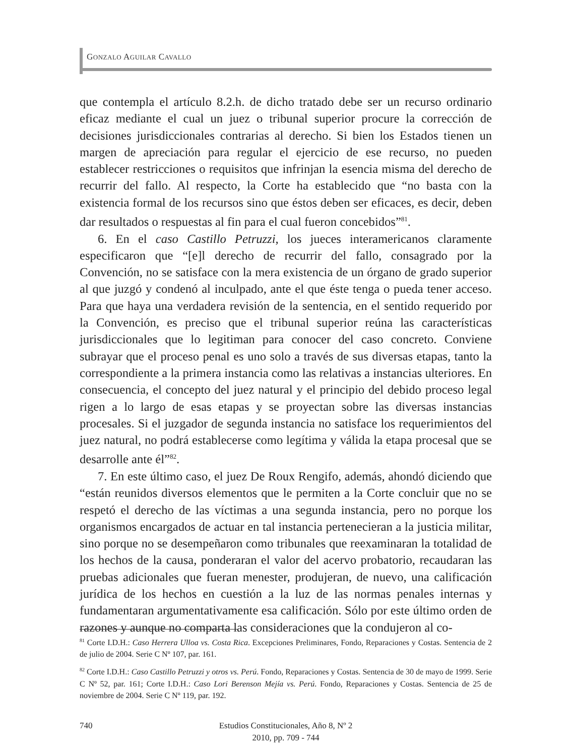GONZALO AGUILAR CAVALLO
que contempla el artículo 8.2.h. de dicho tratado debe ser un recurso ordinario eficaz mediante el cual un juez o tribunal superior procure la corrección de decisiones jurisdiccionales contrarias al derecho. Si bien los Estados tienen un margen de apreciación para regular el ejercicio de ese recurso, no pueden establecer restricciones o requisitos que infrinjan la esencia misma del derecho de recurrir del fallo. Al respecto, la Corte ha establecido que “no basta con la existencia formal de los recursos sino que éstos deben ser eficaces, es decir, deben dar resultados o respuestas al fin para el cual fueron concebidos”<sup>81</sup>.
6. En el caso Castillo Petruzzi, los jueces interamericanos claramente especificaron que “[e]l derecho de recurrir del fallo, consagrado por la Convención, no se satisface con la mera existencia de un órgano de grado superior al que juzgó y condenó al inculpado, ante el que éste tenga o pueda tener acceso. Para que haya una verdadera revisión de la sentencia, en el sentido requerido por la Convención, es preciso que el tribunal superior reúna las características jurisdiccionales que lo legitiman para conocer del caso concreto. Conviene subrayar que el proceso penal es uno solo a través de sus diversas etapas, tanto la correspondiente a la primera instancia como las relativas a instancias ulteriores. En consecuencia, el concepto del juez natural y el principio del debido proceso legal rigen a lo largo de esas etapas y se proyectan sobre las diversas instancias procesales. Si el juzgador de segunda instancia no satisface los requerimientos del juez natural, no podrá establecerse como legítima y válida la etapa procesal que se desarrolle ante él”<sup>82</sup>.
7. En este último caso, el juez De Roux Rengifo, además, ahondó diciendo que “están reunidos diversos elementos que le permiten a la Corte concluir que no se respetó el derecho de las víctimas a una segunda instancia, pero no porque los organismos encargados de actuar en tal instancia pertenecieran a la justicia militar, sino porque no se desempeñaron como tribunales que reexaminaran la totalidad de los hechos de la causa, ponderaran el valor del acervo probatorio, recaudaran las pruebas adicionales que fueran menester, produjeran, de nuevo, una calificación jurídica de los hechos en cuestión a la luz de las normas penales internas y fundamentaran argumentativamente esa calificación. Sólo por este último orden de razones y aunque no comparta las consideraciones que la condujeron al co-
<sup>81</sup> Corte I.D.H.: Caso Herrera Ulloa vs. Costa Rica. Excepciones Preliminares, Fondo, Reparaciones y Costas. Sentencia de 2 de julio de 2004. Serie C Nº 107, par. 161.
<sup>82</sup> Corte I.D.H.: Caso Castillo Petruzzi y otros vs. Perú. Fondo, Reparaciones y Costas. Sentencia de 30 de mayo de 1999. Serie C Nº 52, par. 161; Corte I.D.H.: Caso Lori Berenson Mejía vs. Perú. Fondo, Reparaciones y Costas. Sentencia de 25 de noviembre de 2004. Serie C Nº 119, par. 192.
740
Estudios Constitucionales, Año 8, Nº 2
2010, pp. 709 - 744